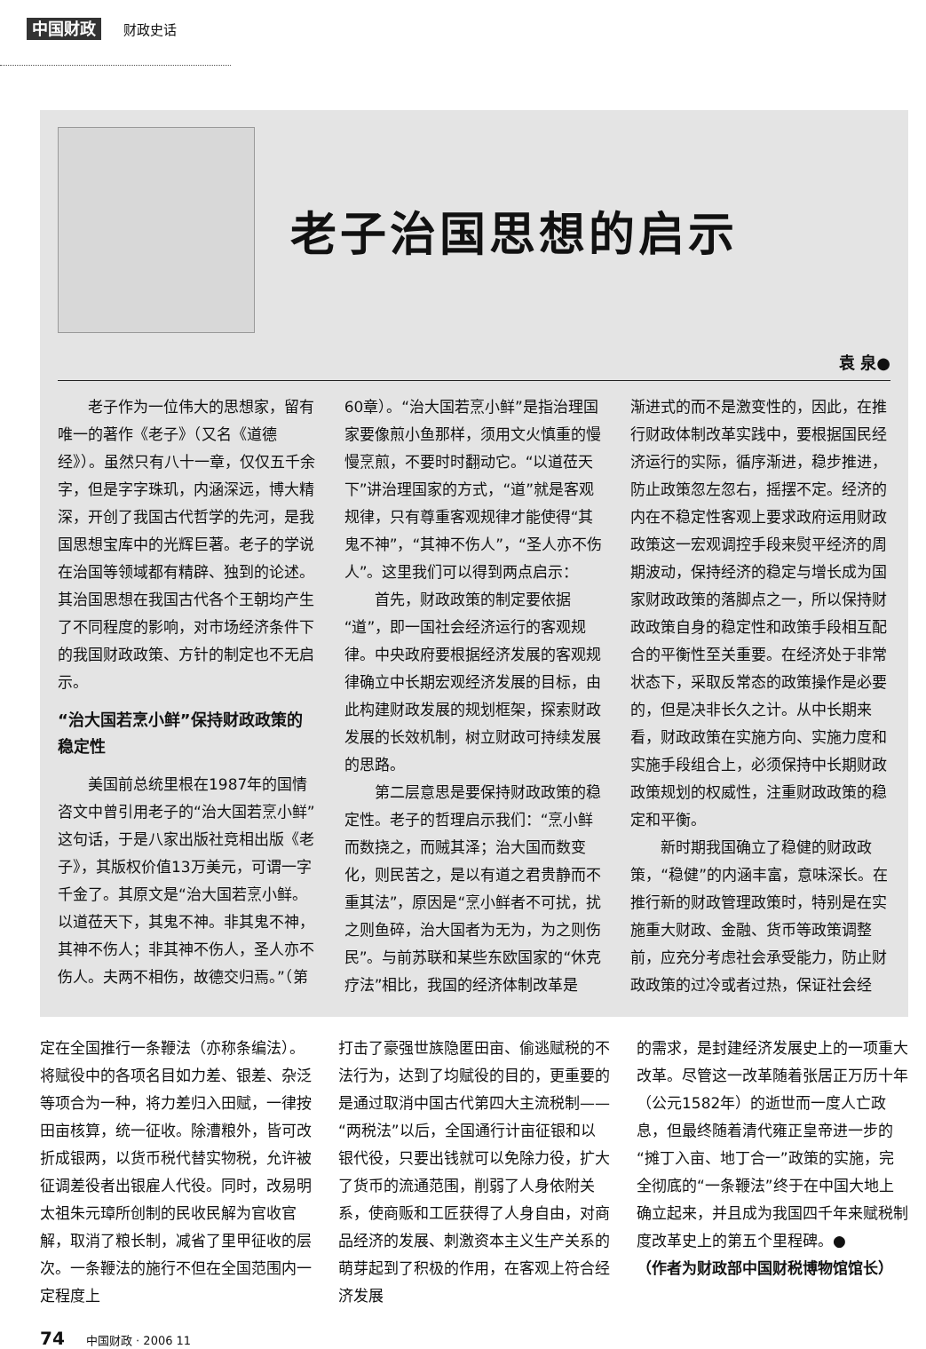中国财政 财政史话
老子治国思想的启示
袁 泉●
老子作为一位伟大的思想家，留有唯一的著作《老子》（又名《道德经》）。虽然只有八十一章，仅仅五千余字，但是字字珠玑，内涵深远，博大精深，开创了我国古代哲学的先河，是我国思想宝库中的光辉巨著。老子的学说在治国等领域都有精辟、独到的论述。其治国思想在我国古代各个王朝均产生了不同程度的影响，对市场经济条件下的我国财政政策、方针的制定也不无启示。
“治大国若烹小鲜”保持财政政策的稳定性
美国前总统里根在1987年的国情咨文中曾引用老子的“治大国若烹小鲜”这句话，于是八家出版社竞相出版《老子》，其版权价值13万美元，可谓一字千金了。其原文是“治大国若烹小鲜。以道莅天下，其鬼不神。非其鬼不神，其神不伤人；非其神不伤人，圣人亦不伤人。夫两不相伤，故德交归焉。”（第
60章）。“治大国若烹小鲜”是指治理国家要像煎小鱼那样，须用文火慎重的慢慢烹煎，不要时时翻动它。“以道莅天下”讲治理国家的方式，“道”就是客观规律，只有尊重客观规律才能使得“其鬼不神”，“其神不伤人”，“圣人亦不伤人”。这里我们可以得到两点启示：
首先，财政政策的制定要依据“道”，即一国社会经济运行的客观规律。中央政府要根据经济发展的客观规律确立中长期宏观经济发展的目标，由此构建财政发展的规划框架，探索财政发展的长效机制，树立财政可持续发展的思路。
第二层意思是要保持财政政策的稳定性。老子的哲理启示我们：“烹小鲜而数挠之，而贼其泽；治大国而数变化，则民苦之，是以有道之君贵静而不重其法”，原因是“烹小鲜者不可扰，扰之则鱼碎，治大国者为无为，为之则伤民”。与前苏联和某些东欧国家的“休克疗法”相比，我国的经济体制改革是
渐进式的而不是激变性的，因此，在推行财政体制改革实践中，要根据国民经济运行的实际，循序渐进，稳步推进，防止政策忽左忽右，摇摆不定。经济的内在不稳定性客观上要求政府运用财政政策这一宏观调控手段来熨平经济的周期波动，保持经济的稳定与增长成为国家财政政策的落脚点之一，所以保持财政政策自身的稳定性和政策手段相互配合的平衡性至关重要。在经济处于非常状态下，采取反常态的政策操作是必要的，但是决非长久之计。从中长期来看，财政政策在实施方向、实施力度和实施手段组合上，必须保持中长期财政政策规划的权威性，注重财政政策的稳定和平衡。
新时期我国确立了稳健的财政政策，“稳健”的内涵丰富，意味深长。在推行新的财政管理政策时，特别是在实施重大财政、金融、货币等政策调整前，应充分考虑社会承受能力，防止财政政策的过冷或者过热，保证社会经
定在全国推行一条鞭法（亦称条编法）。将赋役中的各项名目如力差、银差、杂泛等项合为一种，将力差归入田赋，一律按田亩核算，统一征收。除漕粮外，皆可改折成银两，以货币税代替实物税，允许被征调差役者出银雇人代役。同时，改易明太祖朱元璋所创制的民收民解为官收官解，取消了粮长制，减省了里甲征收的层次。一条鞭法的施行不但在全国范围内一定程度上
打击了豪强世族隐匿田亩、偷逃赋税的不法行为，达到了均赋役的目的，更重要的是通过取消中国古代第四大主流税制——“两税法”以后，全国通行计亩征银和以银代役，只要出钱就可以免除力役，扩大了货币的流通范围，削弱了人身依附关系，使商贩和工匠获得了人身自由，对商品经济的发展、刺激资本主义生产关系的萌芽起到了积极的作用，在客观上符合经济发展
的需求，是封建经济发展史上的一项重大改革。尽管这一改革随着张居正万历十年（公元1582年）的逝世而一度人亡政息，但最终随着清代雍正皇帝进一步的“摊丁入亩、地丁合一”政策的实施，完全彻底的“一条鞭法”终于在中国大地上确立起来，并且成为我国四千年来赋税制度改革史上的第五个里程碑。●
（作者为财政部中国财税博物馆馆长）
74 中国财政 · 2006 11